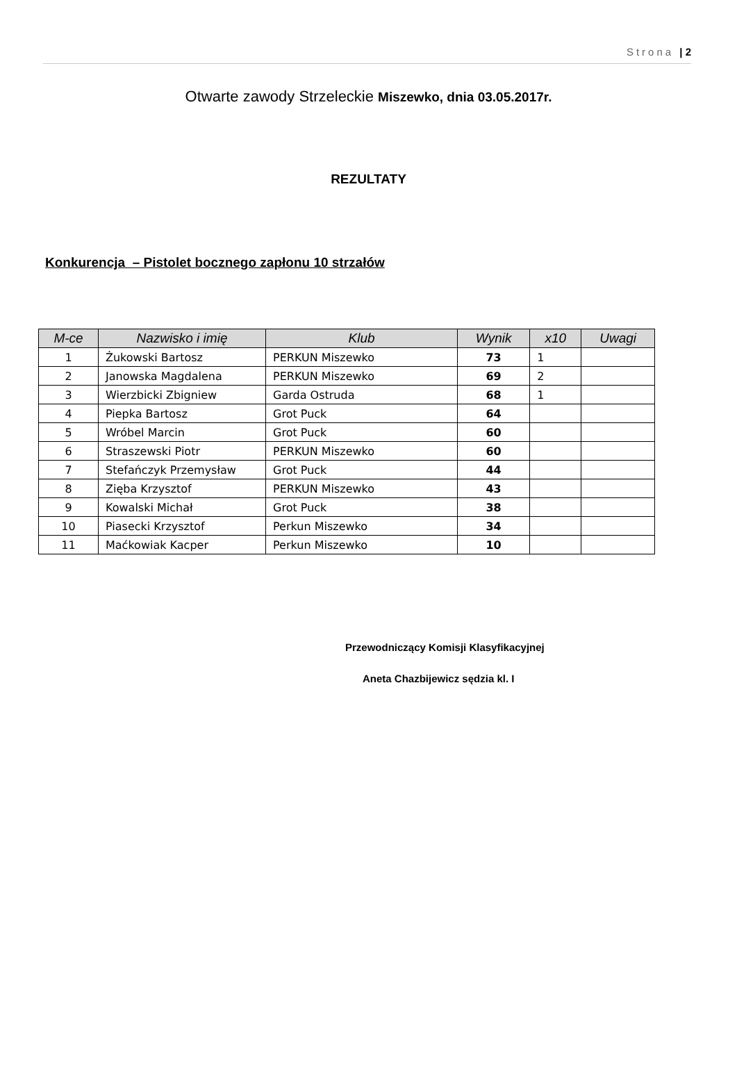Strona | 2
Otwarte zawody Strzeleckie Miszewko, dnia 03.05.2017r.
REZULTATY
Konkurencja – Pistolet bocznego zapłonu 10 strzałów
| M-ce | Nazwisko i imię | Klub | Wynik | x10 | Uwagi |
| --- | --- | --- | --- | --- | --- |
| 1 | Żukowski Bartosz | PERKUN Miszewko | 73 | 1 | |
| 2 | Janowska Magdalena | PERKUN Miszewko | 69 | 2 | |
| 3 | Wierzbicki Zbigniew | Garda Ostruda | 68 | 1 | |
| 4 | Piepka Bartosz | Grot Puck | 64 | | |
| 5 | Wróbel Marcin | Grot Puck | 60 | | |
| 6 | Straszewski Piotr | PERKUN Miszewko | 60 | | |
| 7 | Stefańczyk Przemysław | Grot Puck | 44 | | |
| 8 | Zięba Krzysztof | PERKUN Miszewko | 43 | | |
| 9 | Kowalski Michał | Grot Puck | 38 | | |
| 10 | Piasecki Krzysztof | Perkun Miszewko | 34 | | |
| 11 | Maćkowiak Kacper | Perkun Miszewko | 10 | | |
Przewodniczący Komisji Klasyfikacyjnej
Aneta Chazbijewicz sędzia kl. I